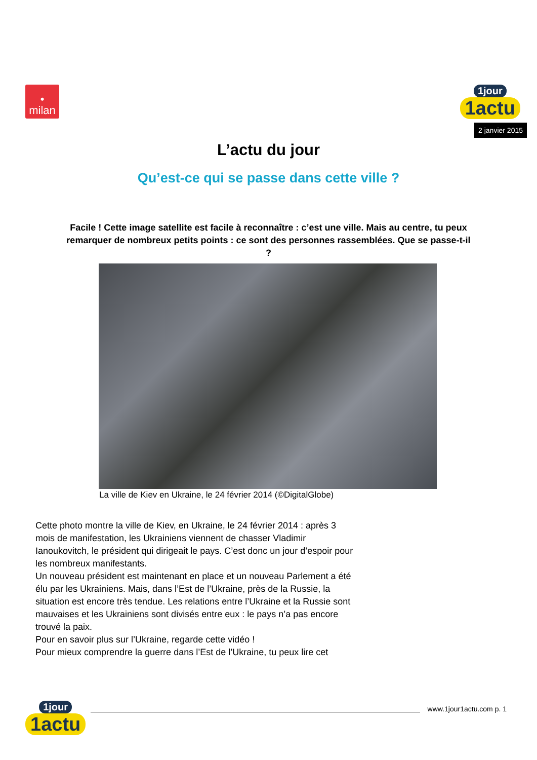•
milan
1jour
1actu
2 janvier 2015
L’actu du jour
Qu’est-ce qui se passe dans cette ville ?
Facile ! Cette image satellite est facile à reconnaître : c’est une ville. Mais au centre, tu peux remarquer de nombreux petits points : ce sont des personnes rassemblées. Que se passe-t-il ?
La ville de Kiev en Ukraine, le 24 février 2014 (©DigitalGlobe)
Cette photo montre la ville de Kiev, en Ukraine, le 24 février 2014 : après 3 mois de manifestation, les Ukrainiens viennent de chasser Vladimir Ianoukovitch, le président qui dirigeait le pays. C’est donc un jour d’espoir pour les nombreux manifestants.
Un nouveau président est maintenant en place et un nouveau Parlement a été élu par les Ukrainiens. Mais, dans l’Est de l’Ukraine, près de la Russie, la situation est encore très tendue. Les relations entre l’Ukraine et la Russie sont mauvaises et les Ukrainiens sont divisés entre eux : le pays n’a pas encore trouvé la paix.
Pour en savoir plus sur l’Ukraine, regarde cette vidéo !
Pour mieux comprendre la guerre dans l’Est de l’Ukraine, tu peux lire cet
1jour
1actu
www.1jour1actu.com p. 1